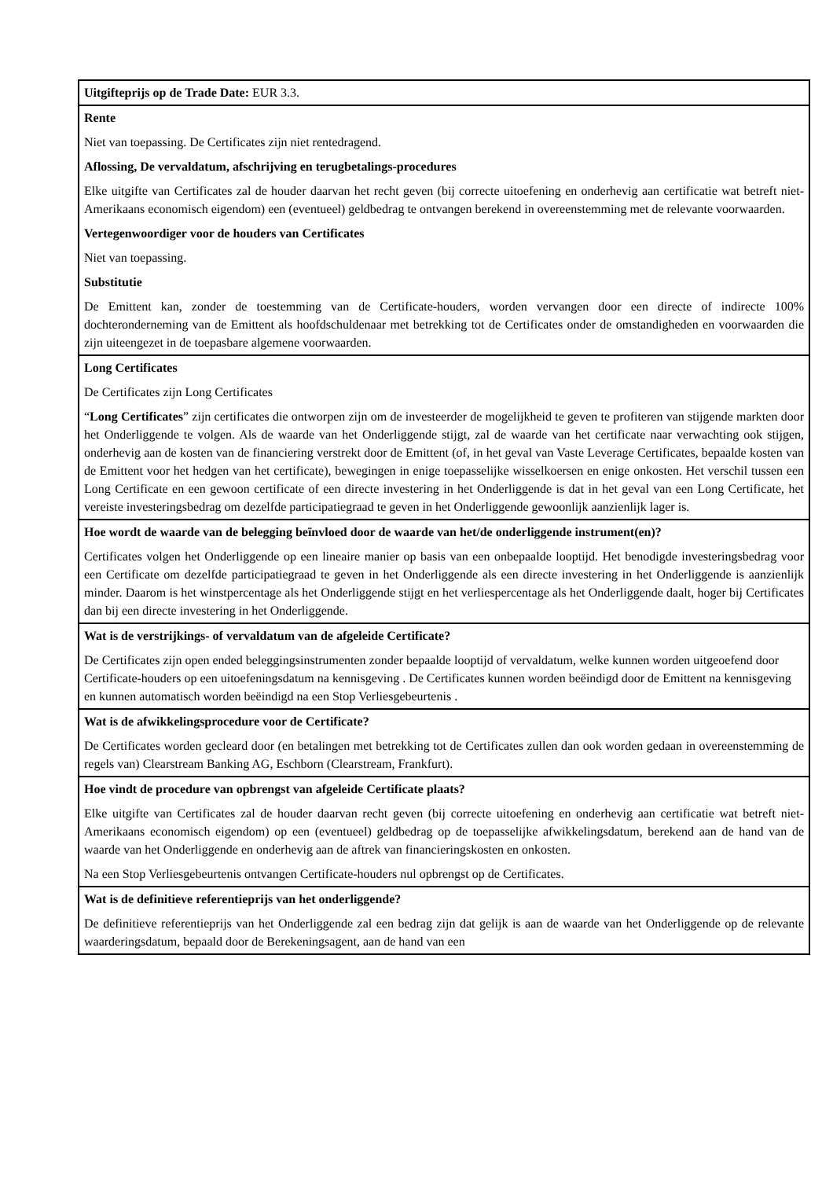| Uitgifteprijs op de Trade Date: EUR 3.3. |
| Rente Niet van toepassing. De Certificates zijn niet rentedragend. Aflossing, De vervaldatum, afschrijving en terugbetalings-procedures Elke uitgifte van Certificates zal de houder daarvan het recht geven (bij correcte uitoefening en onderhevig aan certificatie wat betreft niet-Amerikaans economisch eigendom) een (eventueel) geldbedrag te ontvangen berekend in overeenstemming met de relevante voorwaarden. Vertegenwoordiger voor de houders van Certificates Niet van toepassing. Substitutie De Emittent kan, zonder de toestemming van de Certificate-houders, worden vervangen door een directe of indirecte 100% dochteronderneming van de Emittent als hoofdschuldenaar met betrekking tot de Certificates onder de omstandigheden en voorwaarden die zijn uiteengezet in de toepasbare algemene voorwaarden. |
| Long Certificates De Certificates zijn Long Certificates “ Long Certificates ” zijn certificates die ontworpen zijn om de investeerder de mogelijkheid te geven te profiteren van stijgende markten door het Onderliggende te volgen. Als de waarde van het Onderliggende stijgt, zal de waarde van het certificate naar verwachting ook stijgen, onderhevig aan de kosten van de financiering verstrekt door de Emittent (of, in het geval van Vaste Leverage Certificates, bepaalde kosten van de Emittent voor het hedgen van het certificate), bewegingen in enige toepasselijke wisselkoersen en enige onkosten. Het verschil tussen een Long Certificate en een gewoon certificate of een directe investering in het Onderliggende is dat in het geval van een Long Certificate, het vereiste investeringsbedrag om dezelfde participatiegraad te geven in het Onderliggende gewoonlijk aanzienlijk lager is. |
| Hoe wordt de waarde van de belegging beïnvloed door de waarde van het/de onderliggende instrument(en)? Certificates volgen het Onderliggende op een lineaire manier op basis van een onbepaalde looptijd. Het benodigde investeringsbedrag voor een Certificate om dezelfde participatiegraad te geven in het Onderliggende als een directe investering in het Onderliggende is aanzienlijk minder. Daarom is het winstpercentage als het Onderliggende stijgt en het verliespercentage als het Onderliggende daalt, hoger bij Certificates dan bij een directe investering in het Onderliggende. |
| Wat is de verstrijkings- of vervaldatum van de afgeleide Certificate? De Certificates zijn open ended beleggingsinstrumenten zonder bepaalde looptijd of vervaldatum, welke kunnen worden uitgeoefend door Certificate-houders op een uitoefeningsdatum na kennisgeving . De Certificates kunnen worden beëindigd door de Emittent na kennisgeving en kunnen automatisch worden beëindigd na een Stop Verliesgebeurtenis . |
| Wat is de afwikkelingsprocedure voor de Certificate? De Certificates worden gecleard door (en betalingen met betrekking tot de Certificates zullen dan ook worden gedaan in overeenstemming de regels van) Clearstream Banking AG, Eschborn (Clearstream, Frankfurt). |
| Hoe vindt de procedure van opbrengst van afgeleide Certificate plaats? Elke uitgifte van Certificates zal de houder daarvan recht geven (bij correcte uitoefening en onderhevig aan certificatie wat betreft niet-Amerikaans economisch eigendom) op een (eventueel) geldbedrag op de toepasselijke afwikkelingsdatum, berekend aan de hand van de waarde van het Onderliggende en onderhevig aan de aftrek van financieringskosten en onkosten. Na een Stop Verliesgebeurtenis ontvangen Certificate-houders nul opbrengst op de Certificates. |
| Wat is de definitieve referentieprijs van het onderliggende? De definitieve referentieprijs van het Onderliggende zal een bedrag zijn dat gelijk is aan de waarde van het Onderliggende op de relevante waarderingsdatum, bepaald door de Berekeningsagent, aan de hand van een |